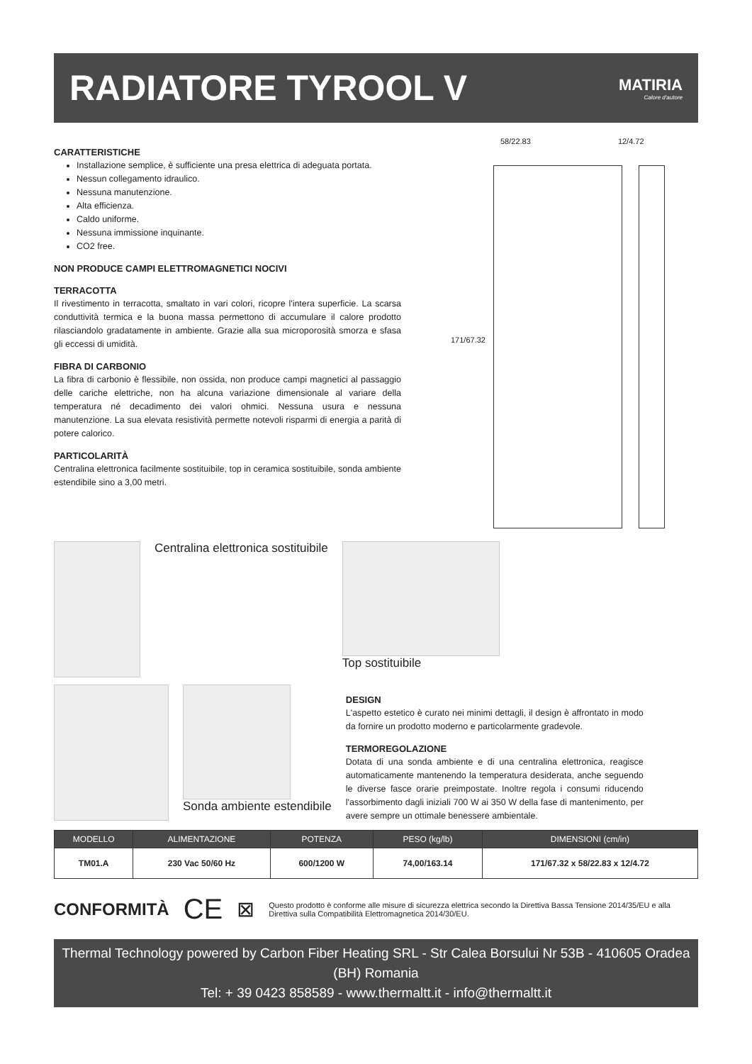RADIATORE TYROOL V
MATIRIA
Calore d'autore
CARATTERISTICHE
Installazione semplice, è sufficiente una presa elettrica di adeguata portata.
Nessun collegamento idraulico.
Nessuna manutenzione.
Alta efficienza.
Caldo uniforme.
Nessuna immissione inquinante.
CO2 free.
NON PRODUCE CAMPI ELETTROMAGNETICI NOCIVI
TERRACOTTA
Il rivestimento in terracotta, smaltato in vari colori, ricopre l'intera superficie. La scarsa conduttività termica e la buona massa permettono di accumulare il calore prodotto rilasciandolo gradatamente in ambiente. Grazie alla sua microporosità smorza e sfasa gli eccessi di umidità.
FIBRA DI CARBONIO
La fibra di carbonio è flessibile, non ossida, non produce campi magnetici al passaggio delle cariche elettriche, non ha alcuna variazione dimensionale al variare della temperatura né decadimento dei valori ohmici. Nessuna usura e nessuna manutenzione. La sua elevata resistività permette notevoli risparmi di energia a parità di potere calorico.
PARTICOLARITÀ
Centralina elettronica facilmente sostituibile, top in ceramica sostituibile, sonda ambiente estendibile sino a 3,00 metri.
58/22.83 12/4.72
171/67.32
Centralina elettronica sostituibile
Top sostituibile
Sonda ambiente estendibile
DESIGN
L'aspetto estetico è curato nei minimi dettagli, il design è affrontato in modo da fornire un prodotto moderno e particolarmente gradevole.
TERMOREGOLAZIONE
Dotata di una sonda ambiente e di una centralina elettronica, reagisce automaticamente mantenendo la temperatura desiderata, anche seguendo le diverse fasce orarie preimpostate. Inoltre regola i consumi riducendo l'assorbimento dagli iniziali 700 W ai 350 W della fase di mantenimento, per avere sempre un ottimale benessere ambientale.
| MODELLO | ALIMENTAZIONE | POTENZA | PESO (kg/lb) | DIMENSIONI (cm/in) |
| --- | --- | --- | --- | --- |
| TM01.A | 230 Vac 50/60 Hz | 600/1200 W | 74,00/163.14 | 171/67.32 x 58/22.83 x 12/4.72 |
CONFORMITÀ
CE ⊠
Questo prodotto è conforme alle misure di sicurezza elettrica secondo la Direttiva Bassa Tensione 2014/35/EU e alla Direttiva sulla Compatibilità Elettromagnetica 2014/30/EU.
Thermal Technology powered by Carbon Fiber Heating SRL - Str Calea Borsului Nr 53B - 410605 Oradea (BH) Romania
Tel: + 39 0423 858589 - www.thermaltt.it - info@thermaltt.it